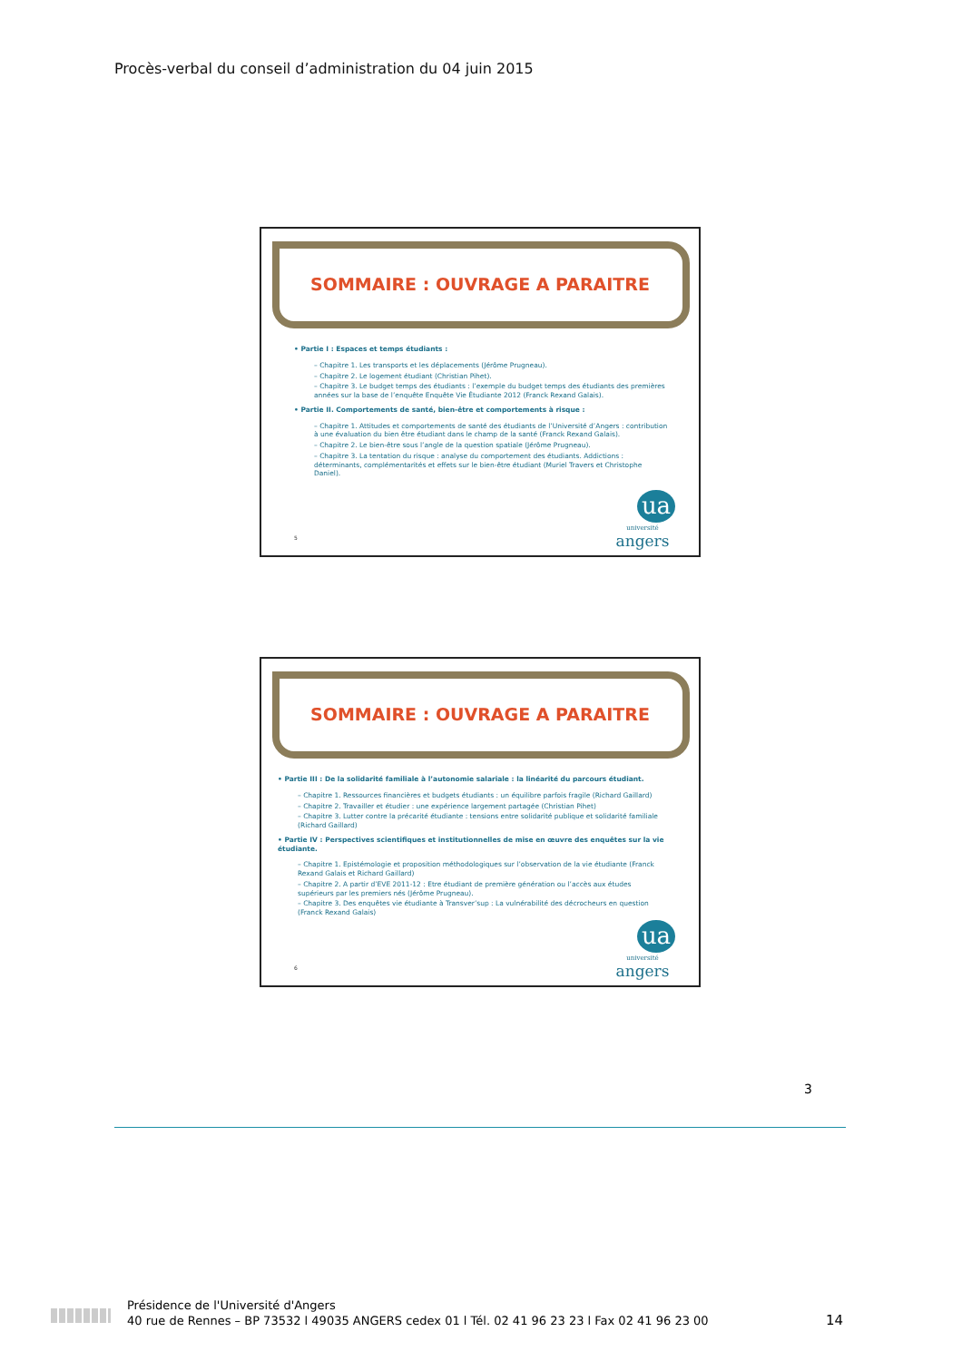Procès-verbal du conseil d’administration du 04 juin 2015
SOMMAIRE : OUVRAGE A PARAITRE
• Partie I : Espaces et temps étudiants :
– Chapitre 1. Les transports et les déplacements (Jérôme Prugneau).
– Chapitre 2. Le logement étudiant (Christian Pihet).
– Chapitre 3. Le budget temps des étudiants : l’exemple du budget temps des étudiants des premières années sur la base de l’enquête Enquête Vie Étudiante 2012 (Franck Rexand Galais).
• Partie II. Comportements de santé, bien-être et comportements à risque :
– Chapitre 1. Attitudes et comportements de santé des étudiants de l’Université d’Angers : contribution à une évaluation du bien être étudiant dans le champ de la santé (Franck Rexand Galais).
– Chapitre 2. Le bien-être sous l’angle de la question spatiale (Jérôme Prugneau).
– Chapitre 3. La tentation du risque : analyse du comportement des étudiants. Addictions : déterminants, complémentarités et effets sur le bien-être étudiant (Muriel Travers et Christophe Daniel).
5
ua
université
angers
SOMMAIRE : OUVRAGE A PARAITRE
• Partie III : De la solidarité familiale à l’autonomie salariale : la linéarité du parcours étudiant.
– Chapitre 1. Ressources financières et budgets étudiants : un équilibre parfois fragile (Richard Gaillard)
– Chapitre 2. Travailler et étudier : une expérience largement partagée (Christian Pihet)
– Chapitre 3. Lutter contre la précarité étudiante : tensions entre solidarité publique et solidarité familiale (Richard Gaillard)
• Partie IV : Perspectives scientifiques et institutionnelles de mise en œuvre des enquêtes sur la vie étudiante.
– Chapitre 1. Epistémologie et proposition méthodologiques sur l’observation de la vie étudiante (Franck Rexand Galais et Richard Gaillard)
– Chapitre 2. A partir d’EVE 2011-12 : Etre étudiant de première génération ou l’accès aux études supérieurs par les premiers nés (Jérôme Prugneau).
– Chapitre 3. Des enquêtes vie étudiante à Transver’sup : La vulnérabilité des décrocheurs en question (Franck Rexand Galais)
6
ua
université
angers
3
Présidence de l'Université d'Angers
40 rue de Rennes – BP 73532 l 49035 ANGERS cedex 01 l Tél. 02 41 96 23 23 l Fax 02 41 96 23 00
14